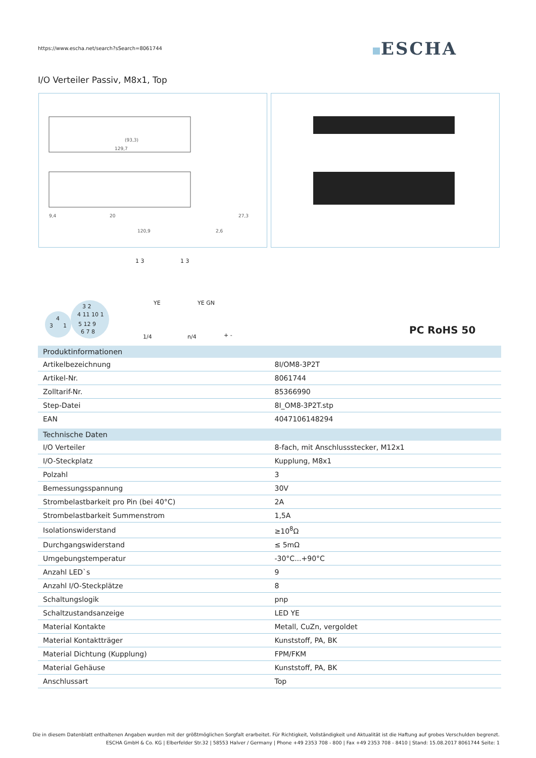https://www.escha.net/search?sSearch=8061744
ESCHA
I/O Verteiler Passiv, M8x1, Top
(93,3)
129,7
120,9
9,4
20
27,3
2,6
3
4
1
4 11 10 1
5 12 9
6 7 8
3 2
1 3
1 3
YE
YE GN
1/4
n/4
+ -
PC RoHS 50
| Produktinformationen | |
| --- | --- |
| Artikelbezeichnung | 8I/OM8-3P2T |
| Artikel-Nr. | 8061744 |
| Zolltarif-Nr. | 85366990 |
| Step-Datei | 8I_OM8-3P2T.stp |
| EAN | 4047106148294 |
| Technische Daten | |
| I/O Verteiler | 8-fach, mit Anschlussstecker, M12x1 |
| I/O-Steckplatz | Kupplung, M8x1 |
| Polzahl | 3 |
| Bemessungsspannung | 30V |
| Strombelastbarkeit pro Pin (bei 40°C) | 2A |
| Strombelastbarkeit Summenstrom | 1,5A |
| Isolationswiderstand | ≥10<sup>8</sup>Ω |
| Durchgangswiderstand | ≤ 5mΩ |
| Umgebungstemperatur | -30°C...+90°C |
| Anzahl LED`s | 9 |
| Anzahl I/O-Steckplätze | 8 |
| Schaltungslogik | pnp |
| Schaltzustandsanzeige | LED YE |
| Material Kontakte | Metall, CuZn, vergoldet |
| Material Kontaktträger | Kunststoff, PA, BK |
| Material Dichtung (Kupplung) | FPM/FKM |
| Material Gehäuse | Kunststoff, PA, BK |
| Anschlussart | Top |
Die in diesem Datenblatt enthaltenen Angaben wurden mit der größtmöglichen Sorgfalt erarbeitet. Für Richtigkeit, Vollständigkeit und Aktualität ist die Haftung auf grobes Verschulden begrenzt.
ESCHA GmbH & Co. KG | Elberfelder Str.32 | 58553 Halver / Germany | Phone +49 2353 708 - 800 | Fax +49 2353 708 - 8410 | Stand: 15.08.2017 8061744 Seite: 1